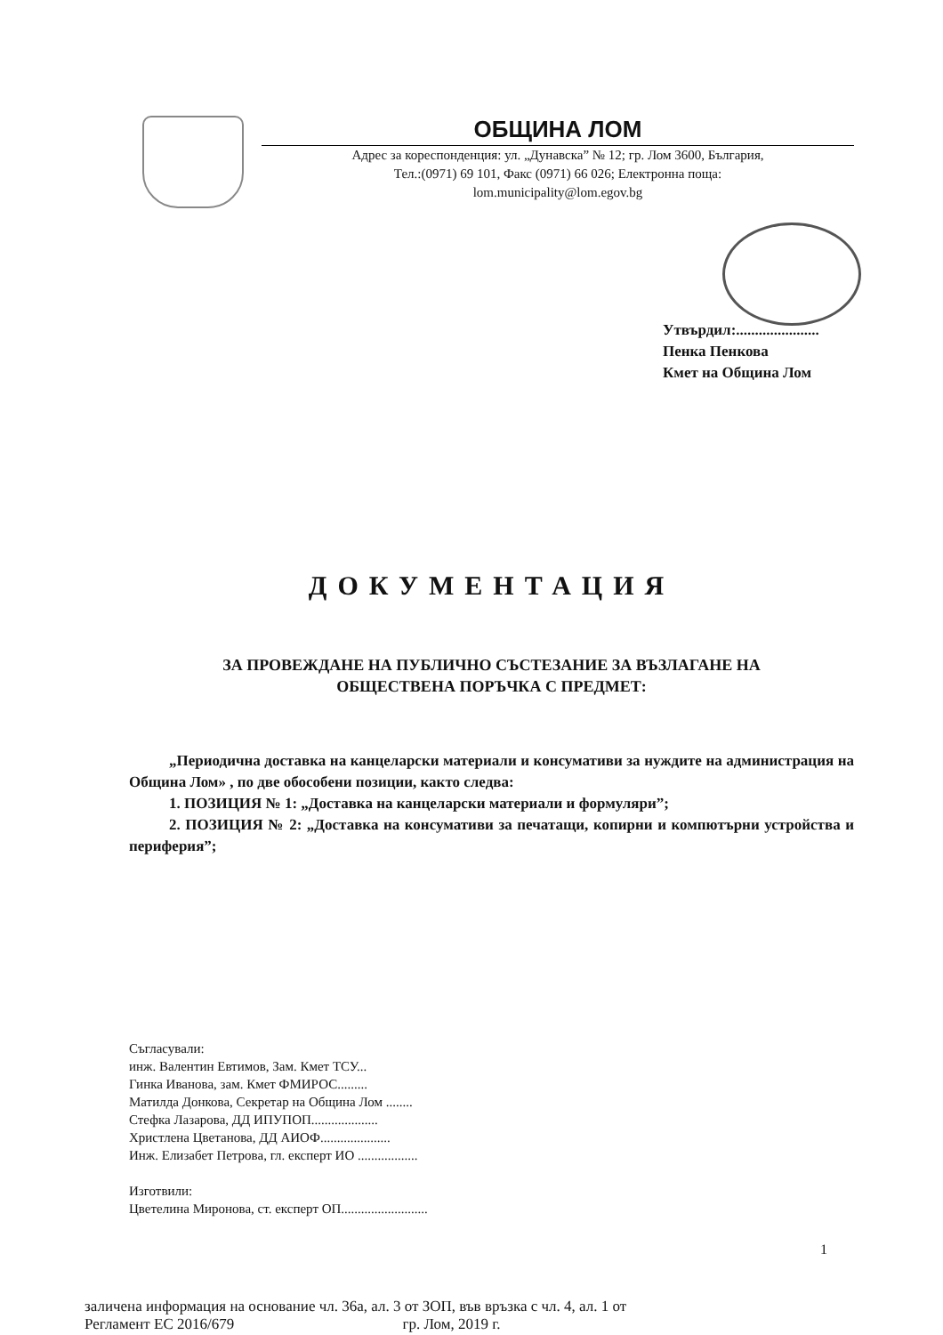ОБЩИНА ЛОМ
Адрес за кореспонденция: ул. „Дунавска” № 12; гр. Лом 3600, България,
Тел.:(0971) 69 101, Факс (0971) 66 026; Електронна поща:
lom.municipality@lom.egov.bg
Утвърдил:......................
Пенка Пенкова
Кмет на Община Лом
ДОКУМЕНТАЦИЯ
ЗА ПРОВЕЖДАНЕ НА ПУБЛИЧНО СЪСТЕЗАНИЕ ЗА ВЪЗЛАГАНЕ НА
ОБЩЕСТВЕНА ПОРЪЧКА С ПРЕДМЕТ:
„Периодична доставка на канцеларски материали и консумативи за нуждите на администрация на Община Лом» , по две обособени позиции, както следва:
1. ПОЗИЦИЯ № 1: „Доставка на канцеларски материали и формуляри”;
2. ПОЗИЦИЯ № 2: „Доставка на консумативи за печатащи, копирни и компютърни устройства и периферия”;
Съгласували:
инж. Валентин Евтимов, Зам. Кмет ТСУ...
Гинка Иванова, зам. Кмет ФМИРОС.........
Матилда Донкова, Секретар на Община Лом ........
Стефка Лазарова, ДД ИПУПОП....................
Христлена Цветанова, ДД АИОФ.....................
Инж. Елизабет Петрова, гл. експерт ИО ..................
Изготвили:
Цветелина Миронова, ст. експерт ОП..........................
заличена информация на основание чл. 36а, ал. 3 от ЗОП, във връзка с чл. 4, ал. 1 от
Регламент ЕС 2016/679 гр. Лом, 2019 г.
1